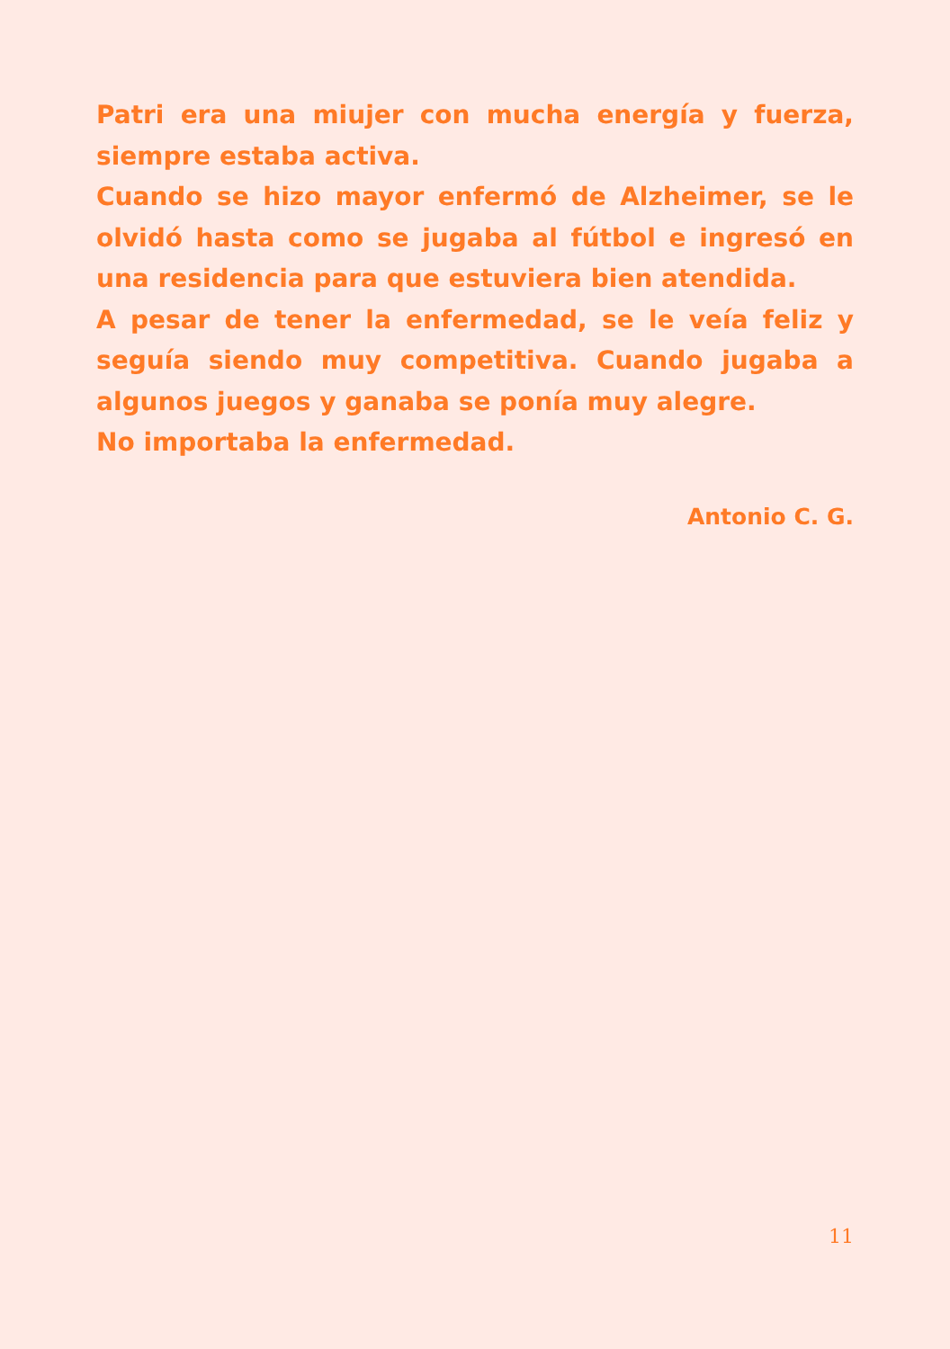Patri era una miujer con mucha energía y fuerza, siempre estaba activa.
Cuando se hizo mayor enfermó de Alzheimer, se le olvidó hasta como se jugaba al fútbol e ingresó en una residencia para que estuviera bien atendida.
A pesar de tener la enfermedad, se le veía feliz y seguía siendo muy competitiva. Cuando jugaba a algunos juegos y ganaba se ponía muy alegre.
No importaba la enfermedad.
Antonio C. G.
11